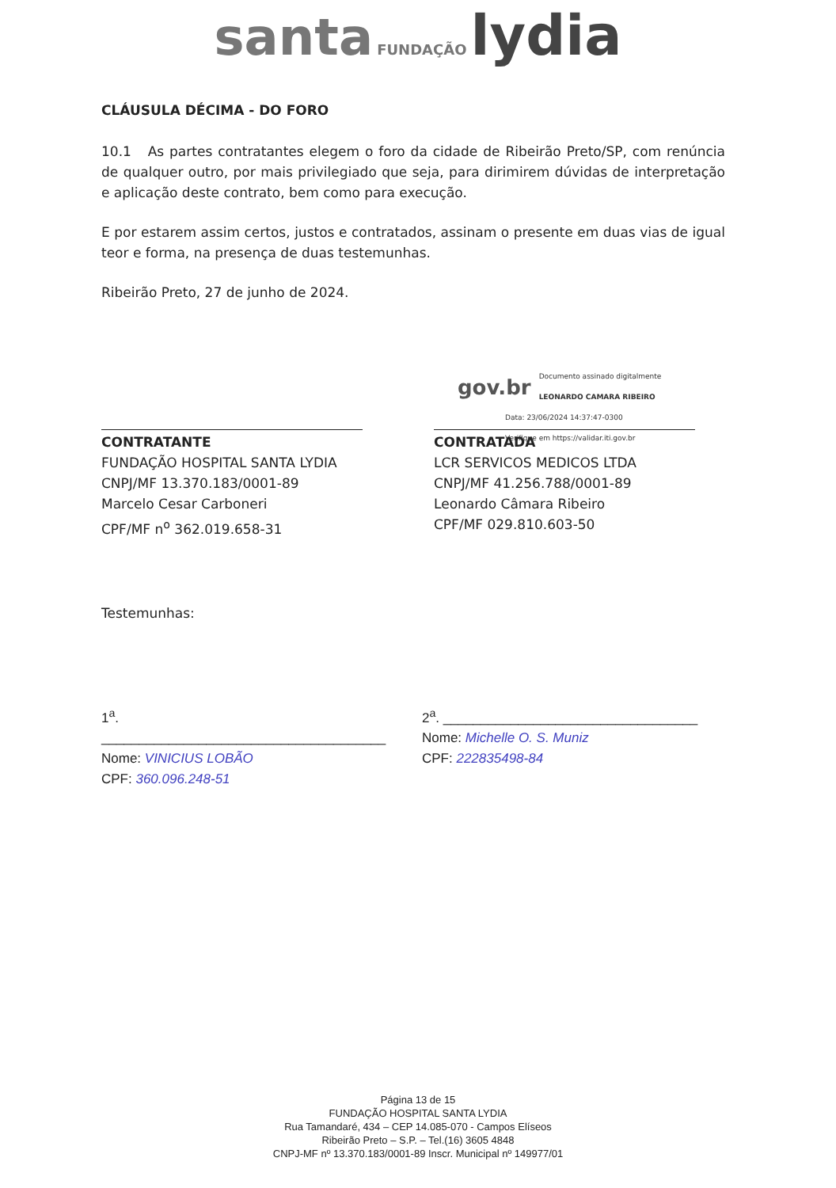santa FUNDAÇÃO lydia
CLÁUSULA DÉCIMA - DO FORO
10.1 As partes contratantes elegem o foro da cidade de Ribeirão Preto/SP, com renúncia de qualquer outro, por mais privilegiado que seja, para dirimirem dúvidas de interpretação e aplicação deste contrato, bem como para execução.
E por estarem assim certos, justos e contratados, assinam o presente em duas vias de igual teor e forma, na presença de duas testemunhas.
Ribeirão Preto, 27 de junho de 2024.
CONTRATANTE
FUNDAÇÃO HOSPITAL SANTA LYDIA
CNPJ/MF 13.370.183/0001-89
Marcelo Cesar Carboneri
CPF/MF n<sup>o</sup> 362.019.658-31
gov.br Documento assinado digitalmente
LEONARDO CAMARA RIBEIRO
Data: 23/06/2024 14:37:47-0300
Verifique em https://validar.iti.gov.br
CONTRATADA
LCR SERVICOS MEDICOS LTDA
CNPJ/MF 41.256.788/0001-89
Leonardo Câmara Ribeiro
CPF/MF 029.810.603-50
Testemunhas:
1<sup>a</sup>. ______________________________________
Nome: VINICIUS LOBÃO
CPF: 360.096.248-51
2<sup>a</sup>. __________________________________
Nome: Michelle O. S. Muniz
CPF: 222835498-84
Página 13 de 15
FUNDAÇÃO HOSPITAL SANTA LYDIA
Rua Tamandaré, 434 – CEP 14.085-070 - Campos Elíseos
Ribeirão Preto – S.P. – Tel.(16) 3605 4848
CNPJ-MF nº 13.370.183/0001-89 Inscr. Municipal nº 149977/01